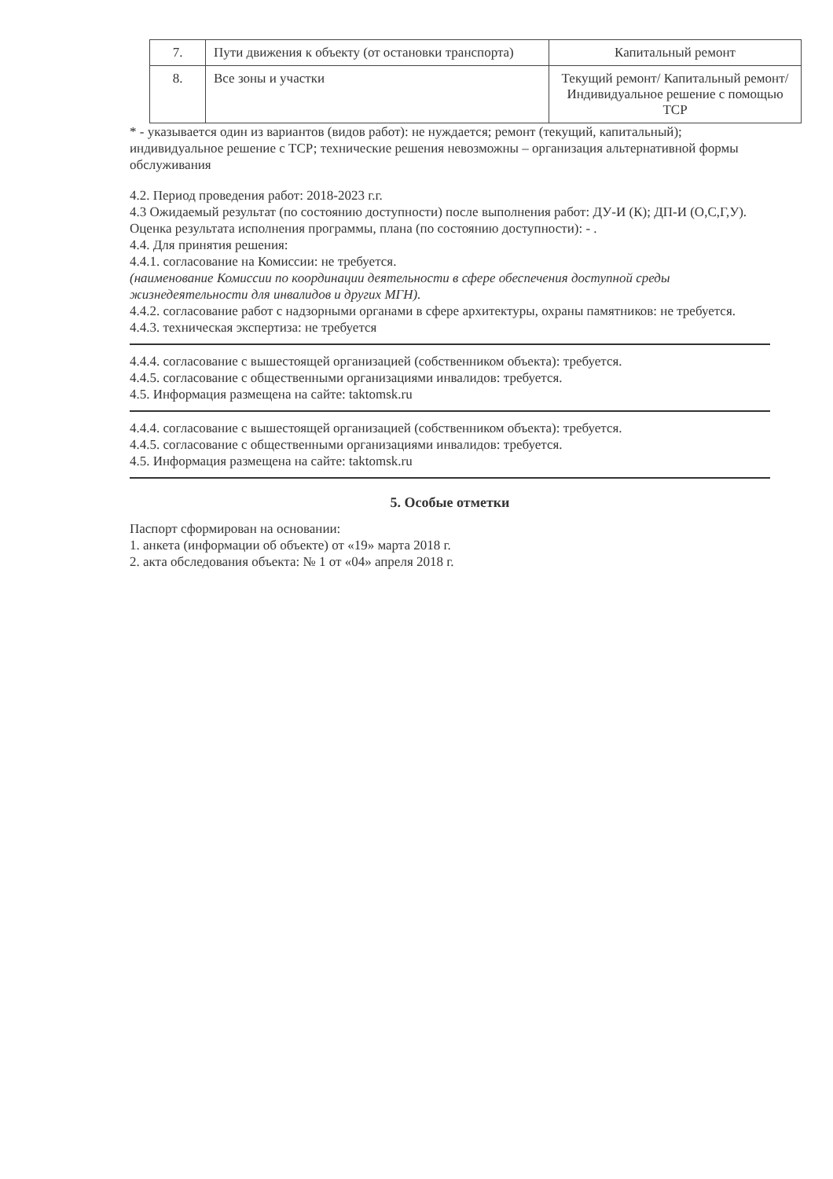| 7. | Пути движения к объекту (от остановки транспорта) | Капитальный ремонт |
| 8. | Все зоны и участки | Текущий ремонт/ Капитальный ремонт/ Индивидуальное решение с помощью ТСР |
* - указывается один из вариантов (видов работ): не нуждается; ремонт (текущий, капитальный); индивидуальное решение с ТСР; технические решения невозможны – организация альтернативной формы обслуживания
4.2. Период проведения работ: 2018-2023 г.г.
4.3 Ожидаемый результат (по состоянию доступности) после выполнения работ: ДУ-И (К); ДП-И (О,С,Г,У).
Оценка результата исполнения программы, плана (по состоянию доступности): - .
4.4. Для принятия решения:
4.4.1. согласование на Комиссии: не требуется.
(наименование Комиссии по координации деятельности в сфере обеспечения доступной среды жизнедеятельности для инвалидов и других МГН).
4.4.2. согласование работ с надзорными органами в сфере архитектуры, охраны памятников: не требуется.
4.4.3. техническая экспертиза: не требуется
4.4.4. согласование с вышестоящей организацией (собственником объекта): требуется.
4.4.5. согласование с общественными организациями инвалидов: требуется.
4.5. Информация размещена на сайте: taktomsk.ru
4.4.4. согласование с вышестоящей организацией (собственником объекта): требуется.
4.4.5. согласование с общественными организациями инвалидов: требуется.
4.5. Информация размещена на сайте: taktomsk.ru
5. Особые отметки
Паспорт сформирован на основании:
1. анкета (информации об объекте) от «19» марта 2018 г.
2. акта обследования объекта: № 1 от «04» апреля 2018 г.